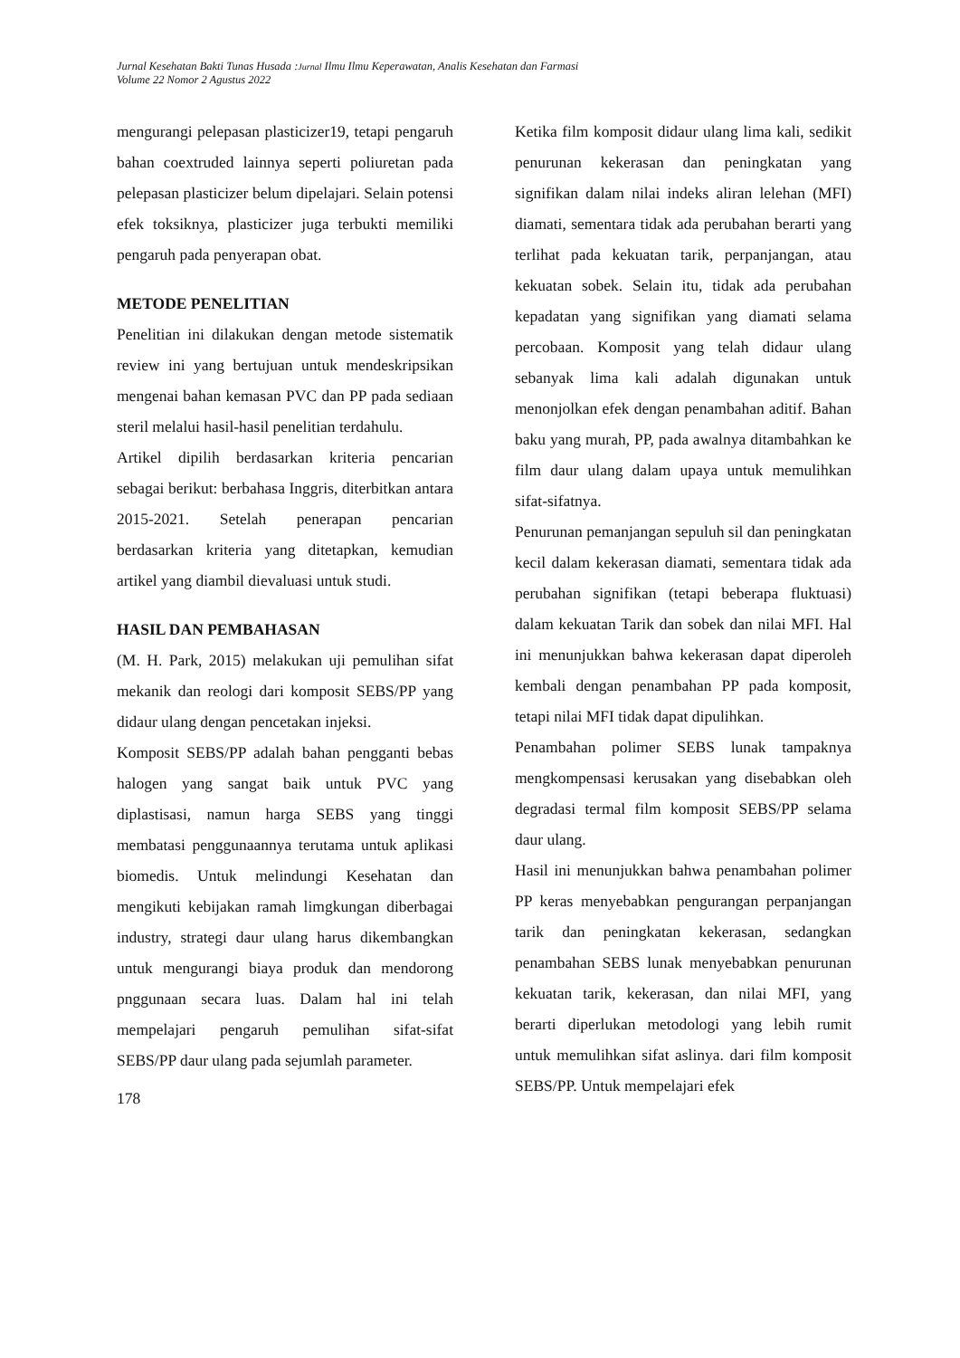Jurnal Kesehatan Bakti Tunas Husada :Jurnal Ilmu Ilmu Keperawatan, Analis Kesehatan dan Farmasi
Volume 22 Nomor 2 Agustus 2022
mengurangi pelepasan plasticizer19, tetapi pengaruh bahan coextruded lainnya seperti poliuretan pada pelepasan plasticizer belum dipelajari. Selain potensi efek toksiknya, plasticizer juga terbukti memiliki pengaruh pada penyerapan obat.
METODE PENELITIAN
Penelitian ini dilakukan dengan metode sistematik review ini yang bertujuan untuk mendeskripsikan mengenai bahan kemasan PVC dan PP pada sediaan steril melalui hasil-hasil penelitian terdahulu.
Artikel dipilih berdasarkan kriteria pencarian sebagai berikut: berbahasa Inggris, diterbitkan antara 2015-2021. Setelah penerapan pencarian berdasarkan kriteria yang ditetapkan, kemudian artikel yang diambil dievaluasi untuk studi.
HASIL DAN PEMBAHASAN
(M. H. Park, 2015) melakukan uji pemulihan sifat mekanik dan reologi dari komposit SEBS/PP yang didaur ulang dengan pencetakan injeksi.
Komposit SEBS/PP adalah bahan pengganti bebas halogen yang sangat baik untuk PVC yang diplastisasi, namun harga SEBS yang tinggi membatasi penggunaannya terutama untuk aplikasi biomedis. Untuk melindungi Kesehatan dan mengikuti kebijakan ramah limgkungan diberbagai industry, strategi daur ulang harus dikembangkan untuk mengurangi biaya produk dan mendorong pnggunaan secara luas. Dalam hal ini telah mempelajari pengaruh pemulihan sifat-sifat SEBS/PP daur ulang pada sejumlah parameter.
178
Ketika film komposit didaur ulang lima kali, sedikit penurunan kekerasan dan peningkatan yang signifikan dalam nilai indeks aliran lelehan (MFI) diamati, sementara tidak ada perubahan berarti yang terlihat pada kekuatan tarik, perpanjangan, atau kekuatan sobek. Selain itu, tidak ada perubahan kepadatan yang signifikan yang diamati selama percobaan. Komposit yang telah didaur ulang sebanyak lima kali adalah digunakan untuk menonjolkan efek dengan penambahan aditif. Bahan baku yang murah, PP, pada awalnya ditambahkan ke film daur ulang dalam upaya untuk memulihkan sifat-sifatnya.
Penurunan pemanjangan sepuluh sil dan peningkatan kecil dalam kekerasan diamati, sementara tidak ada perubahan signifikan (tetapi beberapa fluktuasi) dalam kekuatan Tarik dan sobek dan nilai MFI. Hal ini menunjukkan bahwa kekerasan dapat diperoleh kembali dengan penambahan PP pada komposit, tetapi nilai MFI tidak dapat dipulihkan.
Penambahan polimer SEBS lunak tampaknya mengkompensasi kerusakan yang disebabkan oleh degradasi termal film komposit SEBS/PP selama daur ulang.
Hasil ini menunjukkan bahwa penambahan polimer PP keras menyebabkan pengurangan perpanjangan tarik dan peningkatan kekerasan, sedangkan penambahan SEBS lunak menyebabkan penurunan kekuatan tarik, kekerasan, dan nilai MFI, yang berarti diperlukan metodologi yang lebih rumit untuk memulihkan sifat aslinya. dari film komposit SEBS/PP. Untuk mempelajari efek